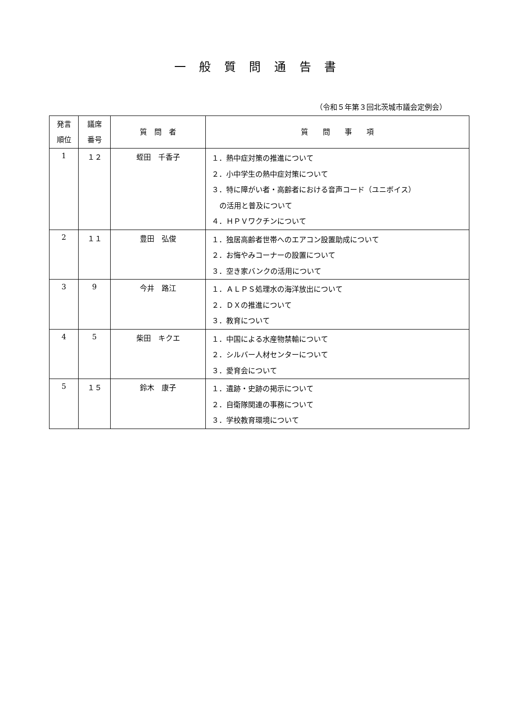一 般 質 問 通 告 書
（令和５年第３回北茨城市議会定例会）
| 発言 順位 | 議席 番号 | 質 問 者 | 質 問 事 項 |
| --- | --- | --- | --- |
| 1 | １２ | 蛭田 千香子 | １．熱中症対策の推進について ２．小中学生の熱中症対策について ３．特に障がい者・高齢者における音声コード（ユニボイス） の活用と普及について ４．ＨＰＶワクチンについて |
| 2 | １１ | 豊田 弘俊 | １．独居高齢者世帯へのエアコン設置助成について ２．お悔やみコーナーの設置について ３．空き家バンクの活用について |
| 3 | 9 | 今井 路江 | １．ＡＬＰＳ処理水の海洋放出について ２．ＤＸの推進について ３．教育について |
| 4 | 5 | 柴田 キクエ | １．中国による水産物禁輸について ２．シルバー人材センターについて ３．愛育会について |
| 5 | １５ | 鈴木 康子 | １．遺跡・史跡の掲示について ２．自衛隊関連の事務について ３．学校教育環境について |